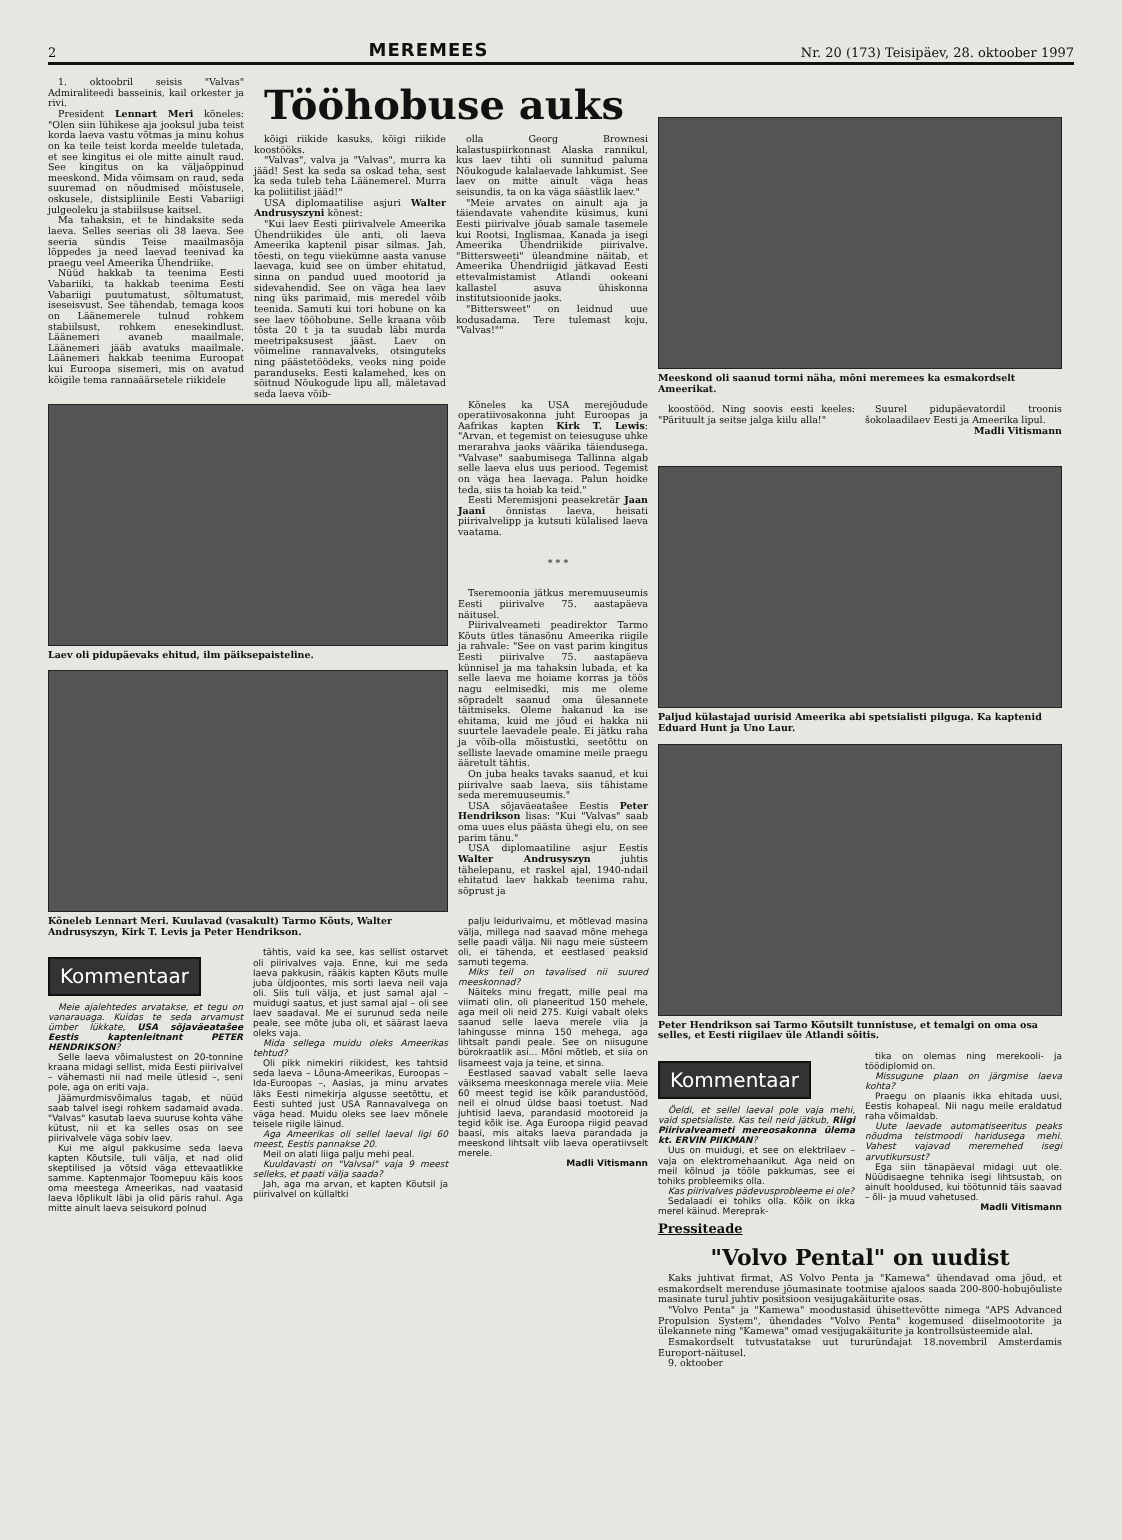2 MEREMEES Nr. 20 (173) Teisipäev, 28. oktoober 1997
1. oktoobril seisis "Valvas" Admiraliteedi basseinis, kail orkester ja rivi.
President Lennart Meri kõneles: "Olen siin lühikese aja jooksul juba teist korda laeva vastu võtmas ja minu kohus on ka teile teist korda meelde tuletada, et see kingitus ei ole mitte ainult raud. See kingitus on ka väljaõppinud meeskond. Mida võimsam on raud, seda suuremad on nõudmised mõistusele, oskusele, distsipliinile Eesti Vabariigi julgeoleku ja stabiilsuse kaitsel.
Ma tahaksin, et te hindaksite seda laeva. Selles seerias oli 38 laeva. See seeria sündis Teise maailmasõja lõppedes ja need laevad teenivad ka praegu veel Ameerika Ühendriike.
Nüüd hakkab ta teenima Eesti Vabariiki, ta hakkab teenima Eesti Vabariigi puutumatust, sõltumatust, iseseisvust. See tähendab, temaga koos on Läänemerele tulnud rohkem stabiilsust, rohkem enesekindlust. Läänemeri avaneb maailmale, Läänemeri jääb avatuks maailmale. Läänemeri hakkab teenima Euroopat kui Euroopa sisemeri, mis on avatud kõigile tema rannaäärsetele riikidele
Tööhobuse auks
kõigi riikide kasuks, kõigi riikide koostööks.
"Valvas", valva ja "Valvas", murra ka jääd! Sest ka seda sa oskad teha, sest ka seda tuleb teha Läänemerel. Murra ka poliitilist jääd!"
USA diplomaatilise asjuri Walter Andrusyszyni kõnest:
"Kui laev Eesti piirivalvele Ameerika Ühendriikides üle anti, oli laeva Ameerika kaptenil pisar silmas. Jah, tõesti, on tegu viiekümne aasta vanuse laevaga, kuid see on ümber ehitatud, sinna on pandud uued mootorid ja sidevahendid. See on väga hea laev ning üks parimaid, mis meredel võib teenida. Samuti kui tori hobune on ka see laev tööhobune. Selle kraana võib tõsta 20 t ja ta suudab läbi murda meetripaksusest jääst. Laev on võimeline rannavalveks, otsinguteks ning päästetöödeks, veoks ning poide paranduseks. Eesti kalamehed, kes on sõitnud Nõukogude lipu all, mäletavad seda laeva võib-
olla Georg Brownesi kalastuspiirkonnast Alaska rannikul, kus laev tihti oli sunnitud paluma Nõukogude kalalaevade lahkumist. See laev on mitte ainult väga heas seisundis, ta on ka väga säästlik laev."
"Meie arvates on ainult aja ja täiendavate vahendite küsimus, kuni Eesti piirivalve jõuab samale tasemele kui Rootsi, Inglismaa, Kanada ja isegi Ameerika Ühendriikide piirivalve. "Bittersweeti" üleandmine näitab, et Ameerika Ühendriigid jätkavad Eesti ettevalmistamist Atlandi ookeani kallastel asuva ühiskonna institutsioonide jaoks.
"Bittersweet" on leidnud uue kodusadama. Tere tulemast koju, "Valvas!""
Laev oli pidupäevaks ehitud, ilm päiksepaisteline.
Kõneleb Lennart Meri. Kuulavad (vasakult) Tarmo Kõuts, Walter Andrusyszyn, Kirk T. Levis ja Peter Hendrikson.
Kommentaar
Meie ajalehtedes arvatakse, et tegu on vanarauaga. Kuidas te seda arvamust ümber lükkate, USA sõjaväeatašee Eestis kaptenleitnant PETER HENDRIKSON?
Selle laeva võimalustest on 20-tonnine kraana midagi sellist, mida Eesti piirivalvel – vähemasti nii nad meile ütlesid –, seni pole, aga on eriti vaja.
Jäämurdmisvõimalus tagab, et nüüd saab talvel isegi rohkem sadamaid avada. "Valvas" kasutab laeva suuruse kohta vähe kütust, nii et ka selles osas on see piirivalvele väga sobiv laev.
Kui me algul pakkusime seda laeva kapten Kõutsile, tuli välja, et nad olid skeptilised ja võtsid väga ettevaatlikke samme. Kaptenmajor Toomepuu käis koos oma meestega Ameerikas, nad vaatasid laeva lõplikult läbi ja olid päris rahul. Aga mitte ainult laeva seisukord polnud
tähtis, vaid ka see, kas sellist ostarvet oli piirivalves vaja. Enne, kui me seda laeva pakkusin, rääkis kapten Kõuts mulle juba üldjoontes, mis sorti laeva neil vaja oli. Siis tuli välja, et just samal ajal – muidugi saatus, et just samal ajal – oli see laev saadaval. Me ei surunud seda neile peale, see mõte juba oli, et säärast laeva oleks vaja.
Mida sellega muidu oleks Ameerikas tehtud?
Oli pikk nimekiri riikidest, kes tahtsid seda laeva – Lõuna-Ameerikas, Euroopas – Ida-Euroopas –, Aasias, ja minu arvates läks Eesti nimekirja algusse seetõttu, et Eesti suhted just USA Rannavalvega on väga head. Muidu oleks see laev mõnele teisele riigile läinud.
Aga Ameerikas oli sellel laeval ligi 60 meest, Eestis pannakse 20.
Meil on alati liiga palju mehi peal.
Kuuldavasti on "Valvsal" vaja 9 meest selleks, et paati välja saada?
Jah, aga ma arvan, et kapten Kõutsil ja piirivalvel on küllaltki
Kõneles ka USA merejõudude operatiivosakonna juht Euroopas ja Aafrikas kapten Kirk T. Lewis: "Arvan, et tegemist on teiesuguse uhke merarahva jaoks väärika täiendusega. "Valvase" saabumisega Tallinna algab selle laeva elus uus periood. Tegemist on väga hea laevaga. Palun hoidke teda, siis ta hoiab ka teid."
Eesti Meremisjoni peasekretär Jaan Jaani õnnistas laeva, heisati piirivalvelipp ja kutsuti külalised laeva vaatama.
* * *
Tseremoonia jätkus meremuuseumis Eesti piirivalve 75. aastapäeva näitusel.
Piirivalveameti peadirektor Tarmo Kõuts ütles tänasõnu Ameerika riigile ja rahvale: "See on vast parim kingitus Eesti piirivalve 75. aastapäeva künnisel ja ma tahaksin lubada, et ka selle laeva me hoiame korras ja töös nagu eelmisedki, mis me oleme sõpradelt saanud oma ülesannete täitmiseks. Oleme hakanud ka ise ehitama, kuid me jõud ei hakka nii suurtele laevadele peale. Ei jätku raha ja võib-olla mõistustki, seetõttu on selliste laevade omamine meile praegu ääretult tähtis.
On juba heaks tavaks saanud, et kui piirivalve saab laeva, siis tähistame seda meremuuseumis."
USA sõjaväeatašee Eestis Peter Hendrikson lisas: "Kui "Valvas" saab oma uues elus päästa ühegi elu, on see parim tänu."
USA diplomaatiline asjur Eestis Walter Andrusyszyn juhtis tähelepanu, et raskel ajal, 1940-ndail ehitatud laev hakkab teenima rahu, sõprust ja
palju leidurivaimu, et mõtlevad masina välja, millega nad saavad mõne mehega selle paadi välja. Nii nagu meie süsteem oli, ei tähenda, et eestlased peaksid samuti tegema.
Miks teil on tavalised nii suured meeskonnad?
Näiteks minu fregatt, mille peal ma viimati olin, oli planeeritud 150 mehele, aga meil oli neid 275. Kuigi vabalt oleks saanud selle laeva merele viia ja lahingusse minna 150 mehega, aga lihtsalt pandi peale. See on niisugune bürokraatlik asi... Mõni mõtleb, et siia on lisameest vaja ja teine, et sinna.
Eestlased saavad vabalt selle laeva väiksema meeskonnaga merele viia. Meie 60 meest tegid ise kõik parandustööd, neil ei olnud üldse baasi toetust. Nad juhtisid laeva, parandasid mootoreid ja tegid kõik ise. Aga Euroopa riigid peavad baasi, mis aitaks laeva parandada ja meeskond lihtsalt viib laeva operatiivselt merele.
Madli Vitismann
Meeskond oli saanud tormi näha, mõni meremees ka esmakordselt Ameerikat.
koostööd. Ning soovis eesti keeles: "Pärituult ja seitse jalga kiilu alla!"
Suurel pidupäevatordil troonis šokolaadilaev Eesti ja Ameerika lipul.
Madli Vitismann
Paljud külastajad uurisid Ameerika abi spetsialisti pilguga. Ka kaptenid Eduard Hunt ja Uno Laur.
Peter Hendrikson sai Tarmo Kõutsilt tunnistuse, et temalgi on oma osa selles, et Eesti riigilaev üle Atlandi sõitis.
Kommentaar
Öeldi, et sellel laeval pole vaja mehi, vaid spetsialiste. Kas teil neid jätkub, Riigi Piirivalveameti mereosakonna ülema kt. ERVIN PIIKMAN?
Uus on muidugi, et see on elektrilaev – vaja on elektromehaanikut. Aga neid on meil kõlnud ja tööle pakkumas, see ei tohiks probleemiks olla.
Kas piirivalves pädevusprobleeme ei ole?
Sedalaadi ei tohiks olla. Kõik on ikka merel käinud. Mereprak-
tika on olemas ning merekooli- ja töödiplomid on.
Missugune plaan on järgmise laeva kohta?
Praegu on plaanis ikka ehitada uusi, Eestis kohapeal. Nii nagu meile eraldatud raha võimaldab.
Uute laevade automatiseeritus peaks nõudma teistmoodi haridusega mehi. Vahest vajavad meremehed isegi arvutikursust?
Ega siin tänapäeval midagi uut ole. Nüüdisaegne tehnika isegi lihtsustab, on ainult hooldused, kui töötunnid täis saavad – õli- ja muud vahetused.
Madli Vitismann
Pressiteade
"Volvo Pental" on uudist
Kaks juhtivat firmat, AS Volvo Penta ja "Kamewa" ühendavad oma jõud, et esmakordselt merenduse jõumasinate tootmise ajaloos saada 200-800-hobujõuliste masinate turul juhtiv positsioon vesijugakäiturite osas.
"Volvo Penta" ja "Kamewa" moodustasid ühisettevõtte nimega "APS Advanced Propulsion System", ühendades "Volvo Penta" kogemused diiselmootorite ja ülekannete ning "Kamewa" omad vesijugakäiturite ja kontrollsüsteemide alal.
Esmakordselt tutvustatakse uut tururündajat 18.novembril Amsterdamis Europort-näitusel.
9. oktoober